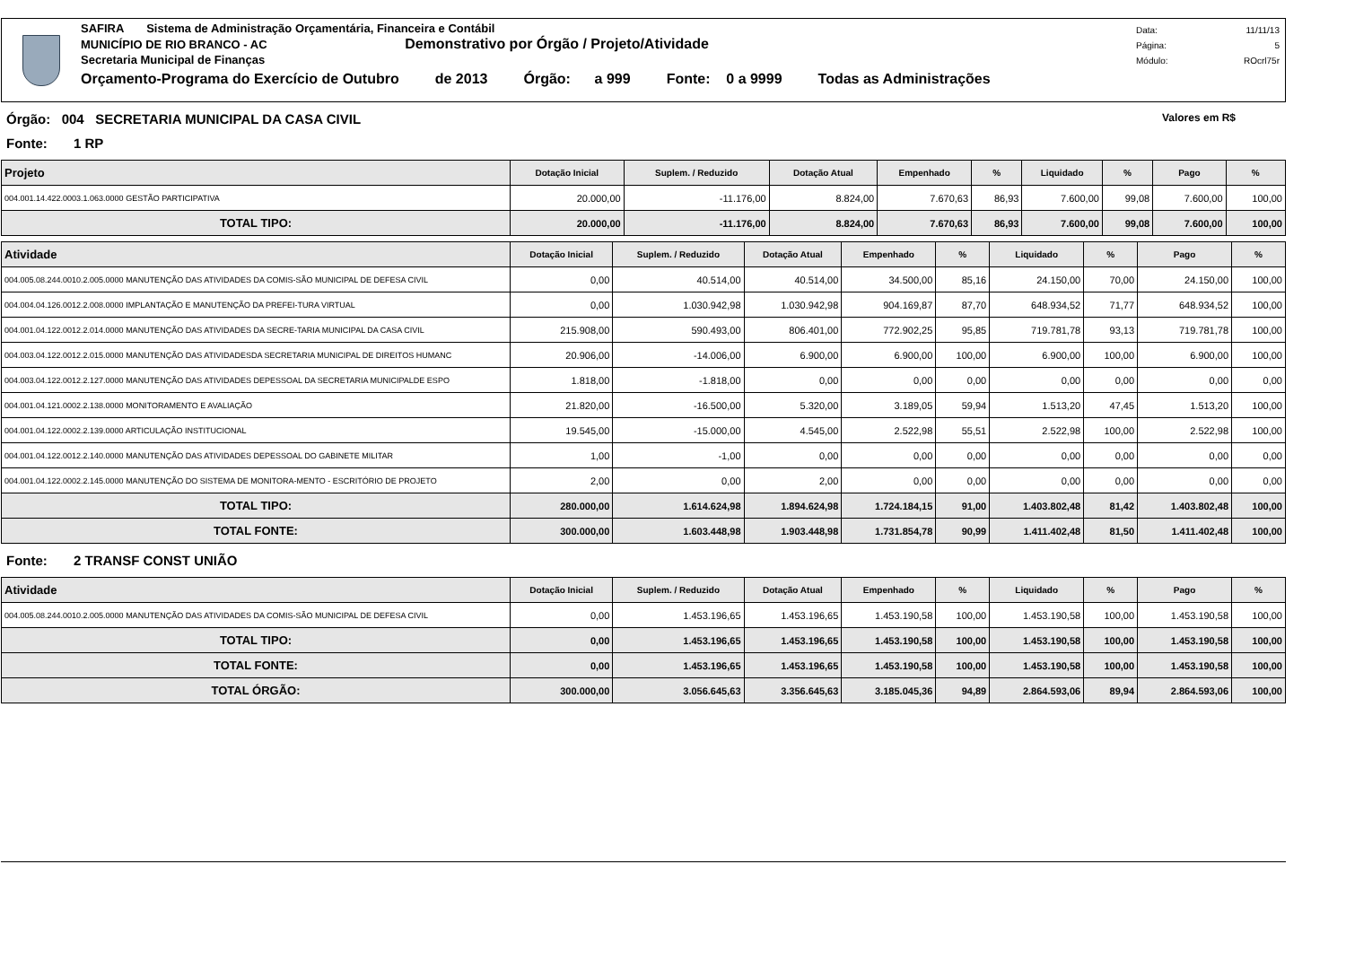SAFIRA Sistema de Administração Orçamentária, Financeira e Contábil
MUNICÍPIO DE RIO BRANCO - AC Demonstrativo por Órgão / Projeto/Atividade
Secretaria Municipal de Finanças
Orçamento-Programa do Exercício de Outubro de 2013 Órgão: a 999 Fonte: 0 a 9999 Todas as Administrações
Data: 11/11/13
Página: 5
Módulo: ROcrl75r
Órgão: 004 SECRETARIA MUNICIPAL DA CASA CIVIL Valores em R$
Fonte: 1 RP
| Projeto | Dotação Inicial | Suplem. / Reduzido | Dotação Atual | Empenhado | % | Liquidado | % | Pago | % |
| --- | --- | --- | --- | --- | --- | --- | --- | --- | --- |
| 004.001.14.422.0003.1.063.0000 GESTÃO PARTICIPATIVA | 20.000,00 | -11.176,00 | 8.824,00 | 7.670,63 | 86,93 | 7.600,00 | 99,08 | 7.600,00 | 100,00 |
| TOTAL TIPO: | 20.000,00 | -11.176,00 | 8.824,00 | 7.670,63 | 86,93 | 7.600,00 | 99,08 | 7.600,00 | 100,00 |
| Atividade | Dotação Inicial | Suplem. / Reduzido | Dotação Atual | Empenhado | % | Liquidado | % | Pago | % |
| --- | --- | --- | --- | --- | --- | --- | --- | --- | --- |
| 004.005.08.244.0010.2.005.0000 MANUTENÇÃO DAS ATIVIDADES DA COMIS-SÃO MUNICIPAL DE DEFESA CIVIL | 0,00 | 40.514,00 | 40.514,00 | 34.500,00 | 85,16 | 24.150,00 | 70,00 | 24.150,00 | 100,00 |
| 004.004.04.126.0012.2.008.0000 IMPLANTAÇÃO E MANUTENÇÃO DA PREFEI-TURA VIRTUAL | 0,00 | 1.030.942,98 | 1.030.942,98 | 904.169,87 | 87,70 | 648.934,52 | 71,77 | 648.934,52 | 100,00 |
| 004.001.04.122.0012.2.014.0000 MANUTENÇÃO DAS ATIVIDADES DA SECRE-TARIA MUNICIPAL DA CASA CIVIL | 215.908,00 | 590.493,00 | 806.401,00 | 772.902,25 | 95,85 | 719.781,78 | 93,13 | 719.781,78 | 100,00 |
| 004.003.04.122.0012.2.015.0000 MANUTENÇÃO DAS ATIVIDADESDA SECRETARIA MUNICIPAL DE DIREITOS HUMANC | 20.906,00 | -14.006,00 | 6.900,00 | 6.900,00 | 100,00 | 6.900,00 | 100,00 | 6.900,00 | 100,00 |
| 004.003.04.122.0012.2.127.0000 MANUTENÇÃO DAS ATIVIDADES DEPESSOAL DA SECRETARIA MUNICIPALDE ESPO | 1.818,00 | -1.818,00 | 0,00 | 0,00 | 0,00 | 0,00 | 0,00 | 0,00 | 0,00 |
| 004.001.04.121.0002.2.138.0000 MONITORAMENTO E AVALIAÇÃO | 21.820,00 | -16.500,00 | 5.320,00 | 3.189,05 | 59,94 | 1.513,20 | 47,45 | 1.513,20 | 100,00 |
| 004.001.04.122.0002.2.139.0000 ARTICULAÇÃO INSTITUCIONAL | 19.545,00 | -15.000,00 | 4.545,00 | 2.522,98 | 55,51 | 2.522,98 | 100,00 | 2.522,98 | 100,00 |
| 004.001.04.122.0012.2.140.0000 MANUTENÇÃO DAS ATIVIDADES DEPESSOAL DO GABINETE MILITAR | 1,00 | -1,00 | 0,00 | 0,00 | 0,00 | 0,00 | 0,00 | 0,00 | 0,00 |
| 004.001.04.122.0002.2.145.0000 MANUTENÇÃO DO SISTEMA DE MONITORA-MENTO - ESCRITÓRIO DE PROJETO | 2,00 | 0,00 | 2,00 | 0,00 | 0,00 | 0,00 | 0,00 | 0,00 | 0,00 |
| TOTAL TIPO: | 280.000,00 | 1.614.624,98 | 1.894.624,98 | 1.724.184,15 | 91,00 | 1.403.802,48 | 81,42 | 1.403.802,48 | 100,00 |
| TOTAL FONTE: | 300.000,00 | 1.603.448,98 | 1.903.448,98 | 1.731.854,78 | 90,99 | 1.411.402,48 | 81,50 | 1.411.402,48 | 100,00 |
Fonte: 2 TRANSF CONST UNIÃO
| Atividade | Dotação Inicial | Suplem. / Reduzido | Dotação Atual | Empenhado | % | Liquidado | % | Pago | % |
| --- | --- | --- | --- | --- | --- | --- | --- | --- | --- |
| 004.005.08.244.0010.2.005.0000 MANUTENÇÃO DAS ATIVIDADES DA COMIS-SÃO MUNICIPAL DE DEFESA CIVIL | 0,00 | 1.453.196,65 | 1.453.196,65 | 1.453.190,58 | 100,00 | 1.453.190,58 | 100,00 | 1.453.190,58 | 100,00 |
| TOTAL TIPO: | 0,00 | 1.453.196,65 | 1.453.196,65 | 1.453.190,58 | 100,00 | 1.453.190,58 | 100,00 | 1.453.190,58 | 100,00 |
| TOTAL FONTE: | 0,00 | 1.453.196,65 | 1.453.196,65 | 1.453.190,58 | 100,00 | 1.453.190,58 | 100,00 | 1.453.190,58 | 100,00 |
| TOTAL ÓRGÃO: | 300.000,00 | 3.056.645,63 | 3.356.645,63 | 3.185.045,36 | 94,89 | 2.864.593,06 | 89,94 | 2.864.593,06 | 100,00 |